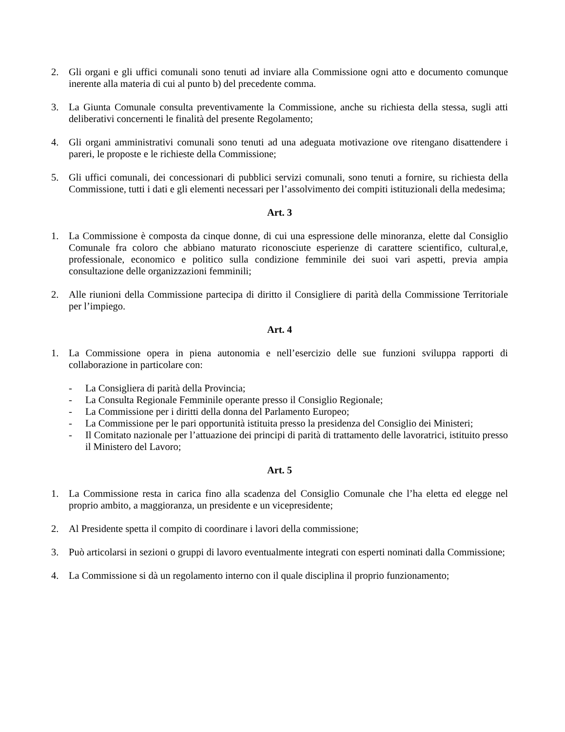2. Gli organi e gli uffici comunali sono tenuti ad inviare alla Commissione ogni atto e documento comunque inerente alla materia di cui al punto b) del precedente comma.
3. La Giunta Comunale consulta preventivamente la Commissione, anche su richiesta della stessa, sugli atti deliberativi concernenti le finalità del presente Regolamento;
4. Gli organi amministrativi comunali sono tenuti ad una adeguata motivazione ove ritengano disattendere i pareri, le proposte e le richieste della Commissione;
5. Gli uffici comunali, dei concessionari di pubblici servizi comunali, sono tenuti a fornire, su richiesta della Commissione, tutti i dati e gli elementi necessari per l’assolvimento dei compiti istituzionali della medesima;
Art. 3
1. La Commissione è composta da cinque donne, di cui una espressione delle minoranza, elette dal Consiglio Comunale fra coloro che abbiano maturato riconosciute esperienze di carattere scientifico, cultural,e, professionale, economico e politico sulla condizione femminile dei suoi vari aspetti, previa ampia consultazione delle organizzazioni femminili;
2. Alle riunioni della Commissione partecipa di diritto il Consigliere di parità della Commissione Territoriale per l’impiego.
Art. 4
1. La Commissione opera in piena autonomia e nell’esercizio delle sue funzioni sviluppa rapporti di collaborazione in particolare con:
- La Consigliera di parità della Provincia;
- La Consulta Regionale Femminile operante presso il Consiglio Regionale;
- La Commissione per i diritti della donna del Parlamento Europeo;
- La Commissione per le pari opportunità istituita presso la presidenza del Consiglio dei Ministeri;
- Il Comitato nazionale per l’attuazione dei principi di parità di trattamento delle lavoratrici, istituito presso il Ministero del Lavoro;
Art. 5
1. La Commissione resta in carica fino alla scadenza del Consiglio Comunale che l’ha eletta ed elegge nel proprio ambito, a maggioranza, un presidente e un vicepresidente;
2. Al Presidente spetta il compito di coordinare i lavori della commissione;
3. Può articolarsi in sezioni o gruppi di lavoro eventualmente integrati con esperti nominati dalla Commissione;
4. La Commissione si dà un regolamento interno con il quale disciplina il proprio funzionamento;